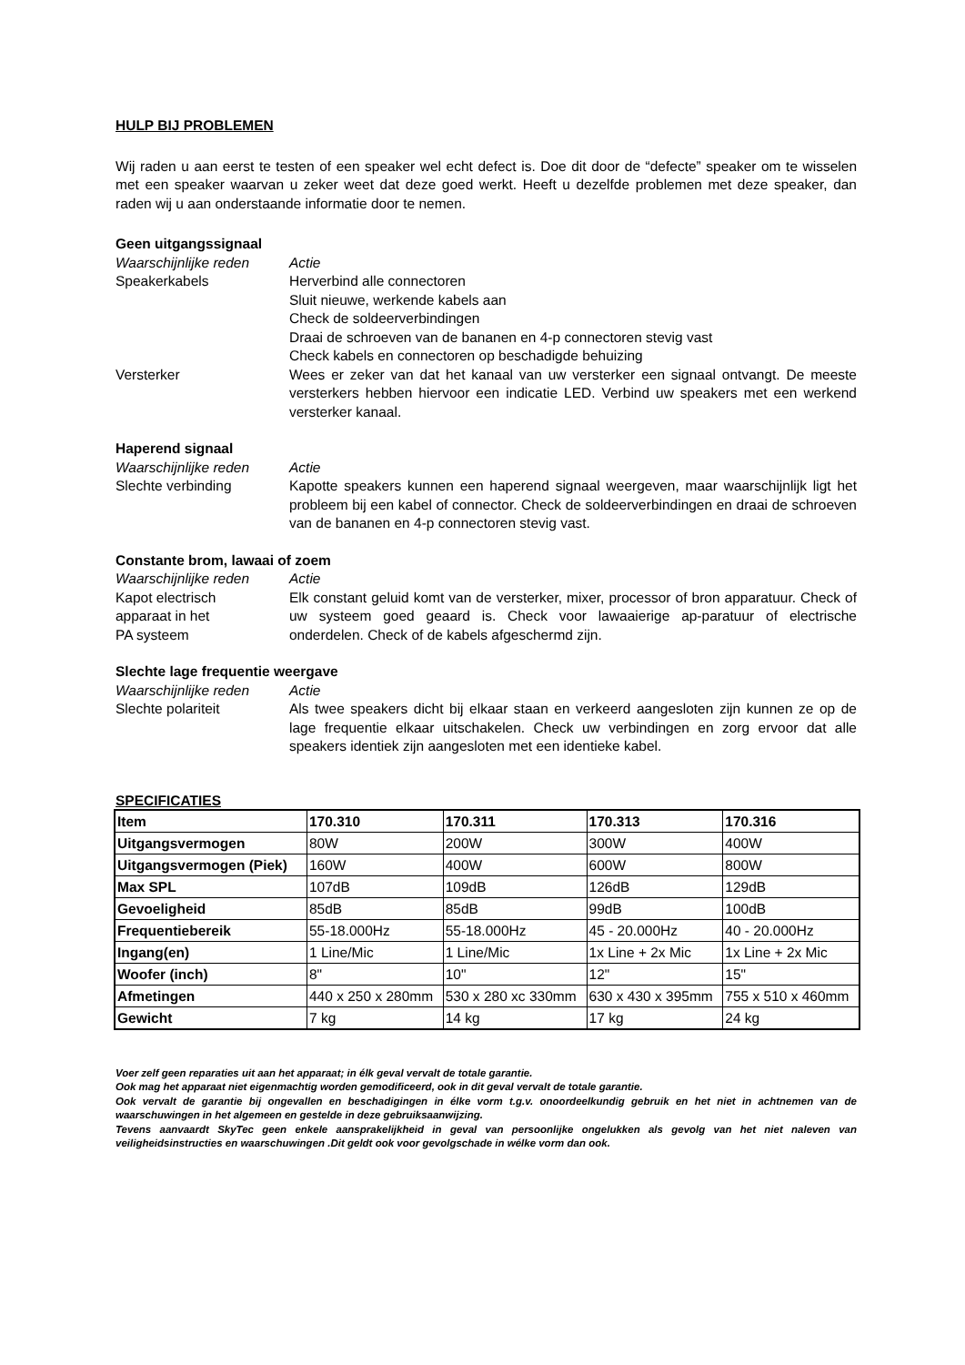HULP BIJ PROBLEMEN
Wij raden u aan eerst te testen of een speaker wel echt defect is. Doe dit door de “defecte” speaker om te wisselen met een speaker waarvan u zeker weet dat deze goed werkt. Heeft u dezelfde problemen met deze speaker, dan raden wij u aan onderstaande informatie door te nemen.
Geen uitgangssignaal
Waarschijnlijke reden Actie
Speakerkabels Herverbind alle connectoren
Sluit nieuwe, werkende kabels aan
Check de soldeerverbindingen
Draai de schroeven van de bananen en 4-p connectoren stevig vast
Check kabels en connectoren op beschadigde behuizing
Versterker Wees er zeker van dat het kanaal van uw versterker een signaal ontvangt. De meeste versterkers hebben hiervoor een indicatie LED. Verbind uw speakers met een werkend versterker kanaal.
Haperend signaal
Waarschijnlijke reden Actie
Slechte verbinding Kapotte speakers kunnen een haperend signaal weergeven, maar waarschijnlijk ligt het probleem bij een kabel of connector. Check de soldeerverbindingen en draai de schroeven van de bananen en 4-p connectoren stevig vast.
Constante brom, lawaai of zoem
Waarschijnlijke reden Actie
Kapot electrisch
apparaat in het
PA systeem
Elk constant geluid komt van de versterker, mixer, processor of bron apparatuur. Check of uw systeem goed geaard is. Check voor lawaaierige ap-paratuur of electrische onderdelen. Check of de kabels afgeschermd zijn.
Slechte lage frequentie weergave
Waarschijnlijke reden Actie
Slechte polariteit Als twee speakers dicht bij elkaar staan en verkeerd aangesloten zijn kunnen ze op de lage frequentie elkaar uitschakelen. Check uw verbindingen en zorg ervoor dat alle speakers identiek zijn aangesloten met een identieke kabel.
SPECIFICATIES
| Item | 170.310 | 170.311 | 170.313 | 170.316 |
| Uitgangsvermogen | 80W | 200W | 300W | 400W |
| Uitgangsvermogen (Piek) | 160W | 400W | 600W | 800W |
| Max SPL | 107dB | 109dB | 126dB | 129dB |
| Gevoeligheid | 85dB | 85dB | 99dB | 100dB |
| Frequentiebereik | 55-18.000Hz | 55-18.000Hz | 45 - 20.000Hz | 40 - 20.000Hz |
| Ingang(en) | 1 Line/Mic | 1 Line/Mic | 1x Line + 2x Mic | 1x Line + 2x Mic |
| Woofer (inch) | 8" | 10" | 12" | 15" |
| Afmetingen | 440 x 250 x 280mm | 530 x 280 xc 330mm | 630 x 430 x 395mm | 755 x 510 x 460mm |
| Gewicht | 7 kg | 14 kg | 17 kg | 24 kg |
Voer zelf geen reparaties uit aan het apparaat; in élk geval vervalt de totale garantie.
Ook mag het apparaat niet eigenmachtig worden gemodificeerd, ook in dit geval vervalt de totale garantie.
Ook vervalt de garantie bij ongevallen en beschadigingen in élke vorm t.g.v. onoordeelkundig gebruik en het niet in achtnemen van de waarschuwingen in het algemeen en gestelde in deze gebruiksaanwijzing.
Tevens aanvaardt SkyTec geen enkele aansprakelijkheid in geval van persoonlijke ongelukken als gevolg van het niet naleven van veiligheidsinstructies en waarschuwingen .Dit geldt ook voor gevolgschade in wélke vorm dan ook.